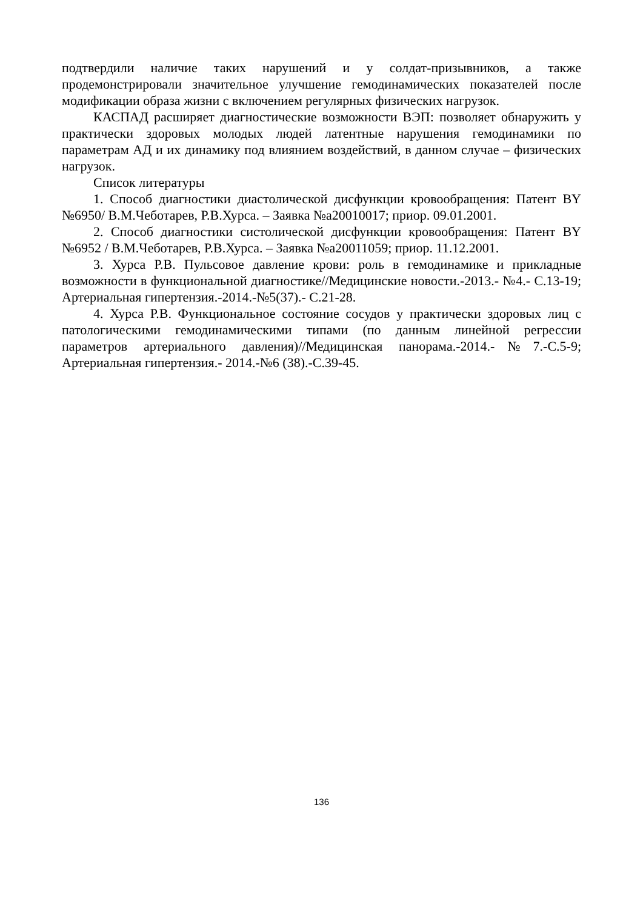подтвердили наличие таких нарушений и у солдат-призывников, а также продемонстрировали значительное улучшение гемодинамических показателей после модификации образа жизни с включением регулярных физических нагрузок.
КАСПАД расширяет диагностические возможности ВЭП: позволяет обнаружить у практически здоровых молодых людей латентные нарушения гемодинамики по параметрам АД и их динамику под влиянием воздействий, в данном случае – физических нагрузок.
Список литературы
1. Способ диагностики диастолической дисфункции кровообращения: Патент BY №6950/ В.М.Чеботарев, Р.В.Хурса. – Заявка №а20010017; приор. 09.01.2001.
2. Способ диагностики систолической дисфункции кровообращения: Патент BY №6952 / В.М.Чеботарев, Р.В.Хурса. – Заявка №а20011059; приор. 11.12.2001.
3. Хурса Р.В. Пульсовое давление крови: роль в гемодинамике и прикладные возможности в функциональной диагностике//Медицинские новости.-2013.- №4.- С.13-19; Артериальная гипертензия.-2014.-№5(37).- С.21-28.
4. Хурса Р.В. Функциональное состояние сосудов у практически здоровых лиц с патологическими гемодинамическими типами (по данным линейной регрессии параметров артериального давления)//Медицинская панорама.-2014.-№7.-С.5-9; Артериальная гипертензия.- 2014.-№6 (38).-С.39-45.
136